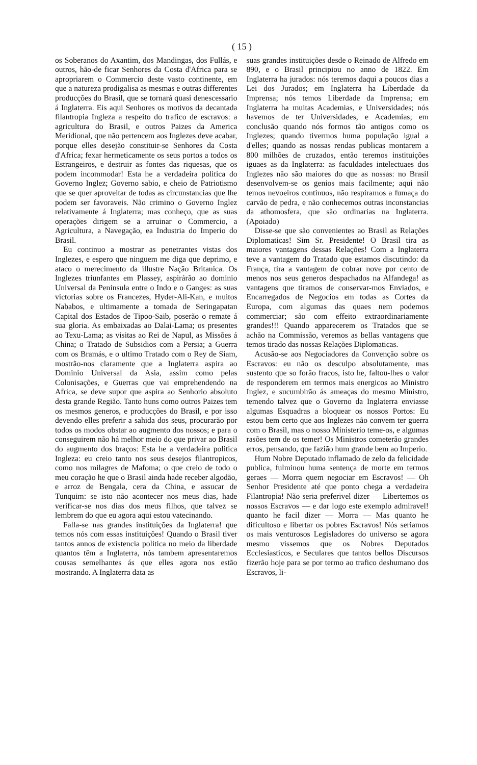( 15 )
os Soberanos do Axantim, dos Mandingas, dos Fullás, e outros, hão-de ficar Senhores da Costa d'Africa para se apropriarem o Commercio deste vasto continente, em que a natureza prodigalisa as mesmas e outras differentes producções do Brasil, que se tornará quasi denescessario á Inglaterra. Eis aqui Senhores os motivos da decantada filantropia Ingleza a respeito do trafico de escravos: a agricultura do Brasil, e outros Paizes da America Meridional, que não pertencem aos Inglezes deve acabar, porque elles desejão constituir-se Senhores da Costa d'Africa; fexar hermeticamente os seus portos a todos os Estrangeiros, e destruir as fontes das riquesas, que os podem incommodar! Esta he a verdadeira politica do Governo Inglez; Governo sabio, e cheio de Patriotismo que se quer aproveitar de todas as circunstancias que lhe podem ser favoraveis. Não crimino o Governo Inglez relativamente á Inglaterra; mas conheço, que as suas operações dirigem se a arruinar o Commercio, a Agricultura, a Navegação, ea Industria do Imperio do Brasil.
Eu continuo a mostrar as penetrantes vistas dos Inglezes, e espero que ninguem me diga que deprimo, e ataco o merecimento da illustre Nação Britanica. Os Inglezes triunfantes em Plassey, aspirárão ao dominio Universal da Peninsula entre o Indo e o Ganges: as suas victorias sobre os Francezes, Hyder-Ali-Kan, e muitos Nababos, e ultimamente a tomada de Seringapatan Capital dos Estados de Tipoo-Saib, poserão o remate á sua gloria. As embaixadas ao Dalai-Lama; os presentes ao Texu-Lama; as visitas ao Rei de Napul, as Missões á China; o Tratado de Subsidios com a Persia; a Guerra com os Bramás, e o ultimo Tratado com o Rey de Siam, mostrão-nos claramente que a Inglaterra aspira ao Dominio Universal da Asia, assim como pelas Colonisações, e Guerras que vai emprehendendo na Africa, se deve supor que aspira ao Senhorio absoluto desta grande Região. Tanto huns como outros Paizes tem os mesmos generos, e producções do Brasil, e por isso devendo elles preferir a sahida dos seus, procurarão por todos os modos obstar ao augmento dos nossos; e para o conseguirem não há melhor meio do que privar ao Brasil do augmento dos braços: Esta he a verdadeira politica Ingleza: eu creio tanto nos seus desejos filantropicos, como nos milagres de Mafoma; o que creio de todo o meu coração he que o Brasil ainda hade receber algodão, e arroz de Bengala, cera da China, e assucar de Tunquim: se isto não acontecer nos meus dias, hade verificar-se nos dias dos meus filhos, que talvez se lembrem do que eu agora aqui estou vatecinando.
Falla-se nas grandes instituições da Inglaterra! que temos nós com essas instituições! Quando o Brasil tiver tantos annos de existencia politica no meio da liberdade quantos têm a Inglaterra, nós tambem apresentaremos cousas semelhantes ás que elles agora nos estão mostrando. A Inglaterra data as
suas grandes instituições desde o Reinado de Alfredo em 890, e o Brasil principiou no anno de 1822. Em Inglaterra ha jurados: nós teremos daqui a poucos dias a Lei dos Jurados; em Inglaterra ha Liberdade da Imprensa; nós temos Liberdade da Imprensa; em Inglaterra ha muitas Academias, e Universidades; nós havemos de ter Universidades, e Academias; em conclusão quando nós formos tão antigos como os Inglezes; quando tivermos huma população igual a d'elles; quando as nossas rendas publicas montarem a 800 milhões de cruzados, então teremos instituições iguaes as da Inglaterra: as faculdades intelectuaes dos Inglezes não são maiores do que as nossas: no Brasil desenvolvem-se os genios mais facilmente; aqui não temos nevoeiros continuos, não respiramos a fumaça do carvão de pedra, e não conhecemos outras inconstancias da athomosfera, que são ordinarias na Inglaterra. (Apoiado)
Disse-se que são convenientes ao Brasil as Relações Diplomaticas! Sim Sr. Presidente! O Brasil tira as maiores vantagens dessas Relações! Com a Inglaterra teve a vantagem do Tratado que estamos discutindo: da França, tira a vantagem de cobrar nove por cento de menos nos seus generos despachados na Alfandega! as vantagens que tiramos de conservar-mos Enviados, e Encarregados de Negocios em todas as Cortes da Europa, com algumas das quaes nem podemos commerciar; são com effeito extraordinariamente grandes!!! Quando apparecerem os Tratados que se achão na Commissão, veremos as bellas vantagens que temos tirado das nossas Relações Diplomaticas.
Acusão-se aos Negociadores da Convenção sobre os Escravos: eu não os desculpo absolutamente, mas sustento que so forão fracos, isto he, faltou-lhes o valor de responderem em termos mais energicos ao Ministro Inglez, e sucumbirão ás ameaças do mesmo Ministro, temendo talvez que o Governo da Inglaterra enviasse algumas Esquadras a bloquear os nossos Portos: Eu estou bem certo que aos Inglezes não convem ter guerra com o Brasil, mas o nosso Ministerio teme-os, e algumas rasões tem de os temer! Os Ministros cometerão grandes erros, pensando, que fazião hum grande bem ao Imperio.
Hum Nobre Deputado inflamado de zelo da felicidade publica, fulminou huma sentença de morte em termos geraes — Morra quem negociar em Escravos! — Oh Senhor Presidente até que ponto chega a verdadeira Filantropia! Não seria preferivel dizer — Libertemos os nossos Escravos — e dar logo este exemplo admiravel! quanto he facil dizer — Morra — Mas quanto he dificultoso e libertar os pobres Escravos! Nós seriamos os mais venturosos Legisladores do universo se agora mesmo vissemos que os Nobres Deputados Ecclesiasticos, e Seculares que tantos bellos Discursos fizerão hoje para se por termo ao trafico deshumano dos Escravos, li-